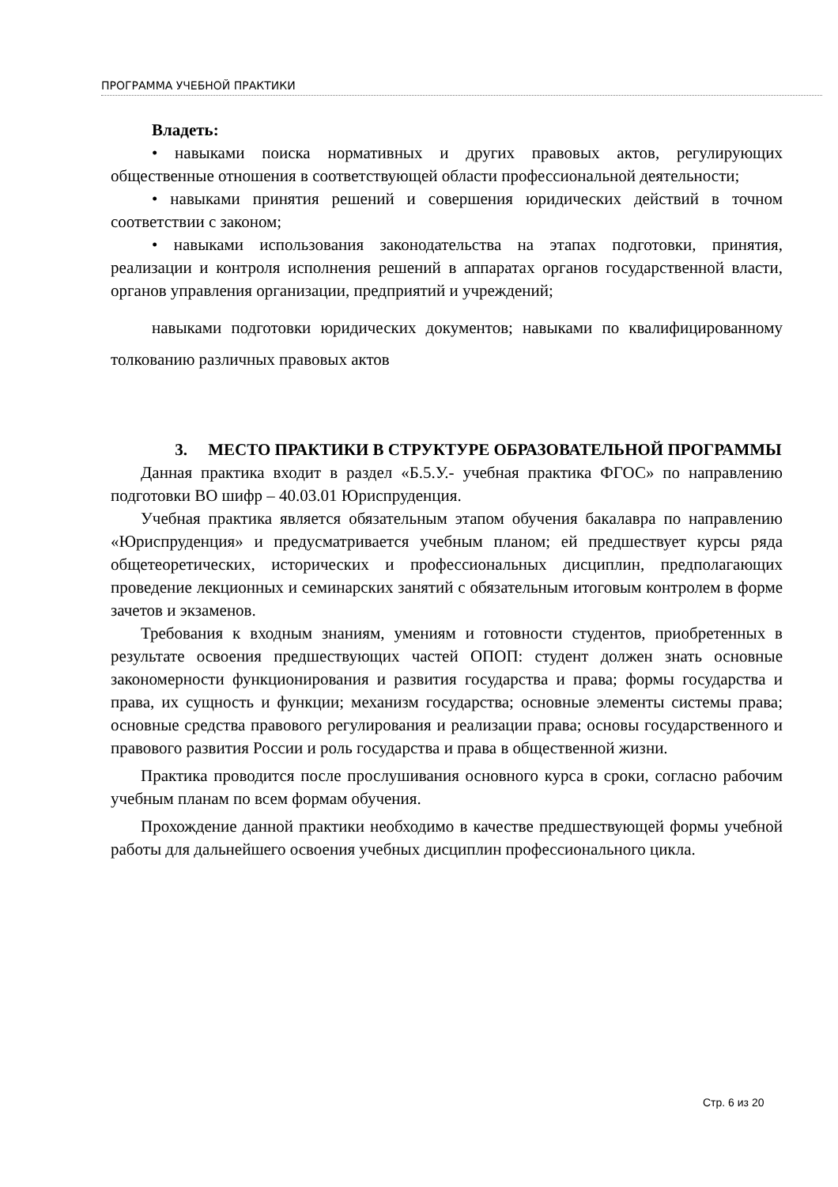ПРОГРАММА УЧЕБНОЙ ПРАКТИКИ
Владеть:
• навыками поиска нормативных и других правовых актов, регулирующих общественные отношения в соответствующей области профессиональной деятельности;
• навыками принятия решений и совершения юридических действий в точном соответствии с законом;
• навыками использования законодательства на этапах подготовки, принятия, реализации и контроля исполнения решений в аппаратах органов государственной власти, органов управления организации, предприятий и учреждений;
навыками подготовки юридических документов; навыками по квалифицированному толкованию различных правовых актов
3. МЕСТО ПРАКТИКИ В СТРУКТУРЕ ОБРАЗОВАТЕЛЬНОЙ ПРОГРАММЫ
Данная практика входит в раздел «Б.5.У.- учебная практика ФГОС» по направлению подготовки ВО шифр – 40.03.01 Юриспруденция.
Учебная практика является обязательным этапом обучения бакалавра по направлению «Юриспруденция» и предусматривается учебным планом; ей предшествует курсы ряда общетеоретических, исторических и профессиональных дисциплин, предполагающих проведение лекционных и семинарских занятий с обязательным итоговым контролем в форме зачетов и экзаменов.
Требования к входным знаниям, умениям и готовности студентов, приобретенных в результате освоения предшествующих частей ОПОП: студент должен знать основные закономерности функционирования и развития государства и права; формы государства и права, их сущность и функции; механизм государства; основные элементы системы права; основные средства правового регулирования и реализации права; основы государственного и правового развития России и роль государства и права в общественной жизни.
Практика проводится после прослушивания основного курса в сроки, согласно рабочим учебным планам по всем формам обучения.
Прохождение данной практики необходимо в качестве предшествующей формы учебной работы для дальнейшего освоения учебных дисциплин профессионального цикла.
Стр. 6 из 20